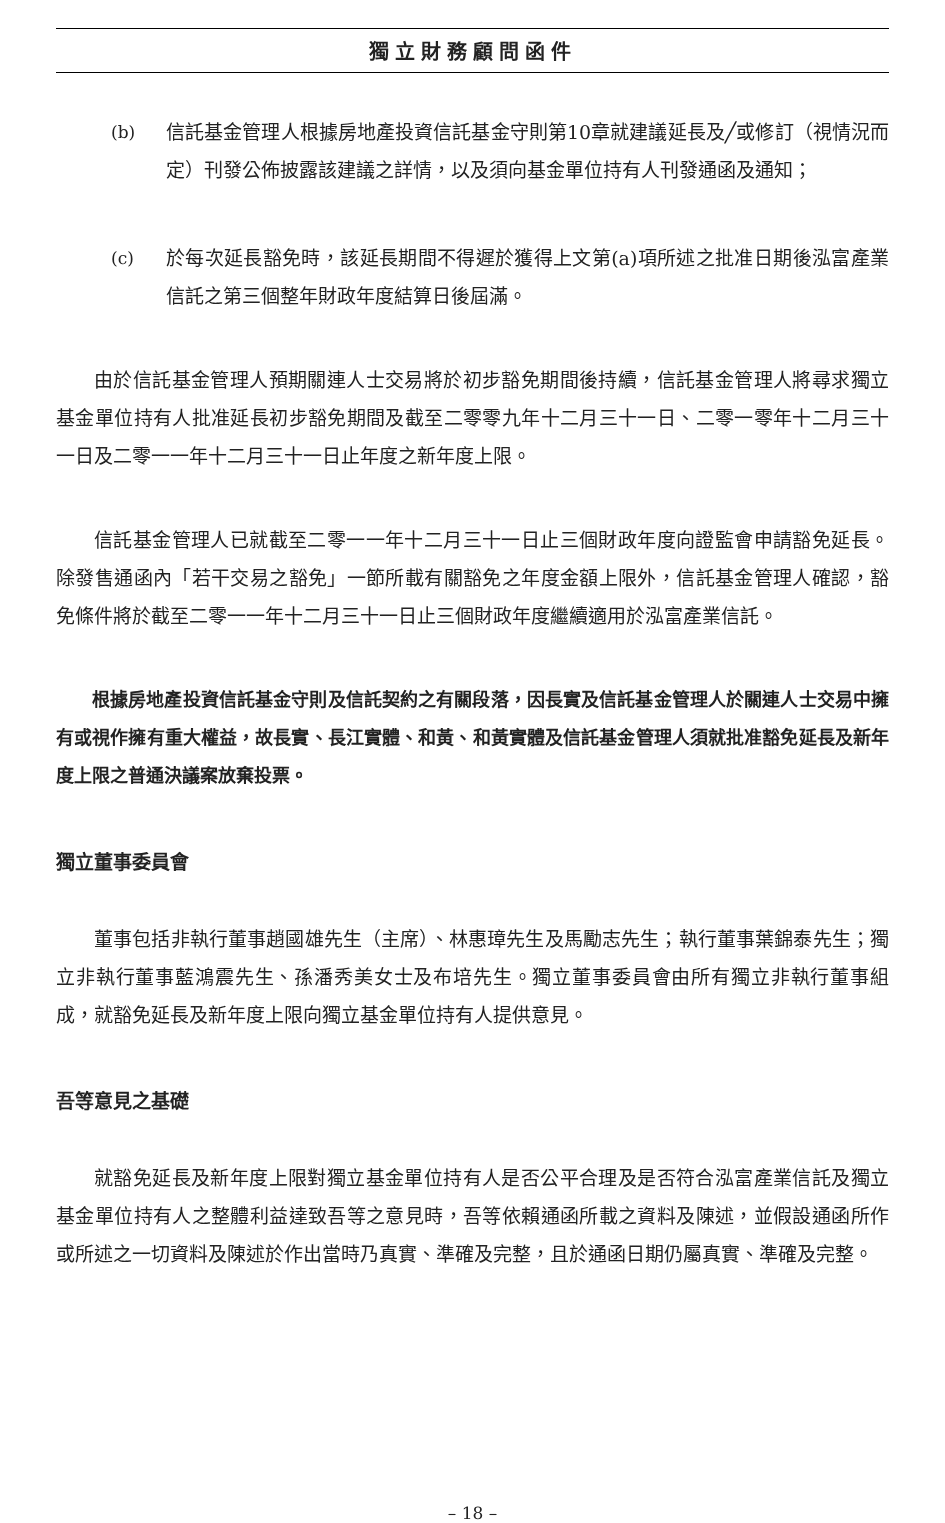獨立財務顧問函件
(b) 信託基金管理人根據房地產投資信託基金守則第10章就建議延長及╱或修訂（視情況而定）刊發公佈披露該建議之詳情，以及須向基金單位持有人刊發通函及通知；
(c) 於每次延長豁免時，該延長期間不得遲於獲得上文第(a)項所述之批准日期後泓富產業信託之第三個整年財政年度結算日後屆滿。
由於信託基金管理人預期關連人士交易將於初步豁免期間後持續，信託基金管理人將尋求獨立基金單位持有人批准延長初步豁免期間及截至二零零九年十二月三十一日、二零一零年十二月三十一日及二零一一年十二月三十一日止年度之新年度上限。
信託基金管理人已就截至二零一一年十二月三十一日止三個財政年度向證監會申請豁免延長。除發售通函內「若干交易之豁免」一節所載有關豁免之年度金額上限外，信託基金管理人確認，豁免條件將於截至二零一一年十二月三十一日止三個財政年度繼續適用於泓富產業信託。
根據房地產投資信託基金守則及信託契約之有關段落，因長實及信託基金管理人於關連人士交易中擁有或視作擁有重大權益，故長實、長江實體、和黃、和黃實體及信託基金管理人須就批准豁免延長及新年度上限之普通決議案放棄投票。
獨立董事委員會
董事包括非執行董事趙國雄先生（主席）、林惠璋先生及馬勵志先生；執行董事葉錦泰先生；獨立非執行董事藍鴻震先生、孫潘秀美女士及布培先生。獨立董事委員會由所有獨立非執行董事組成，就豁免延長及新年度上限向獨立基金單位持有人提供意見。
吾等意見之基礎
就豁免延長及新年度上限對獨立基金單位持有人是否公平合理及是否符合泓富產業信託及獨立基金單位持有人之整體利益達致吾等之意見時，吾等依賴通函所載之資料及陳述，並假設通函所作或所述之一切資料及陳述於作出當時乃真實、準確及完整，且於通函日期仍屬真實、準確及完整。
– 18 –